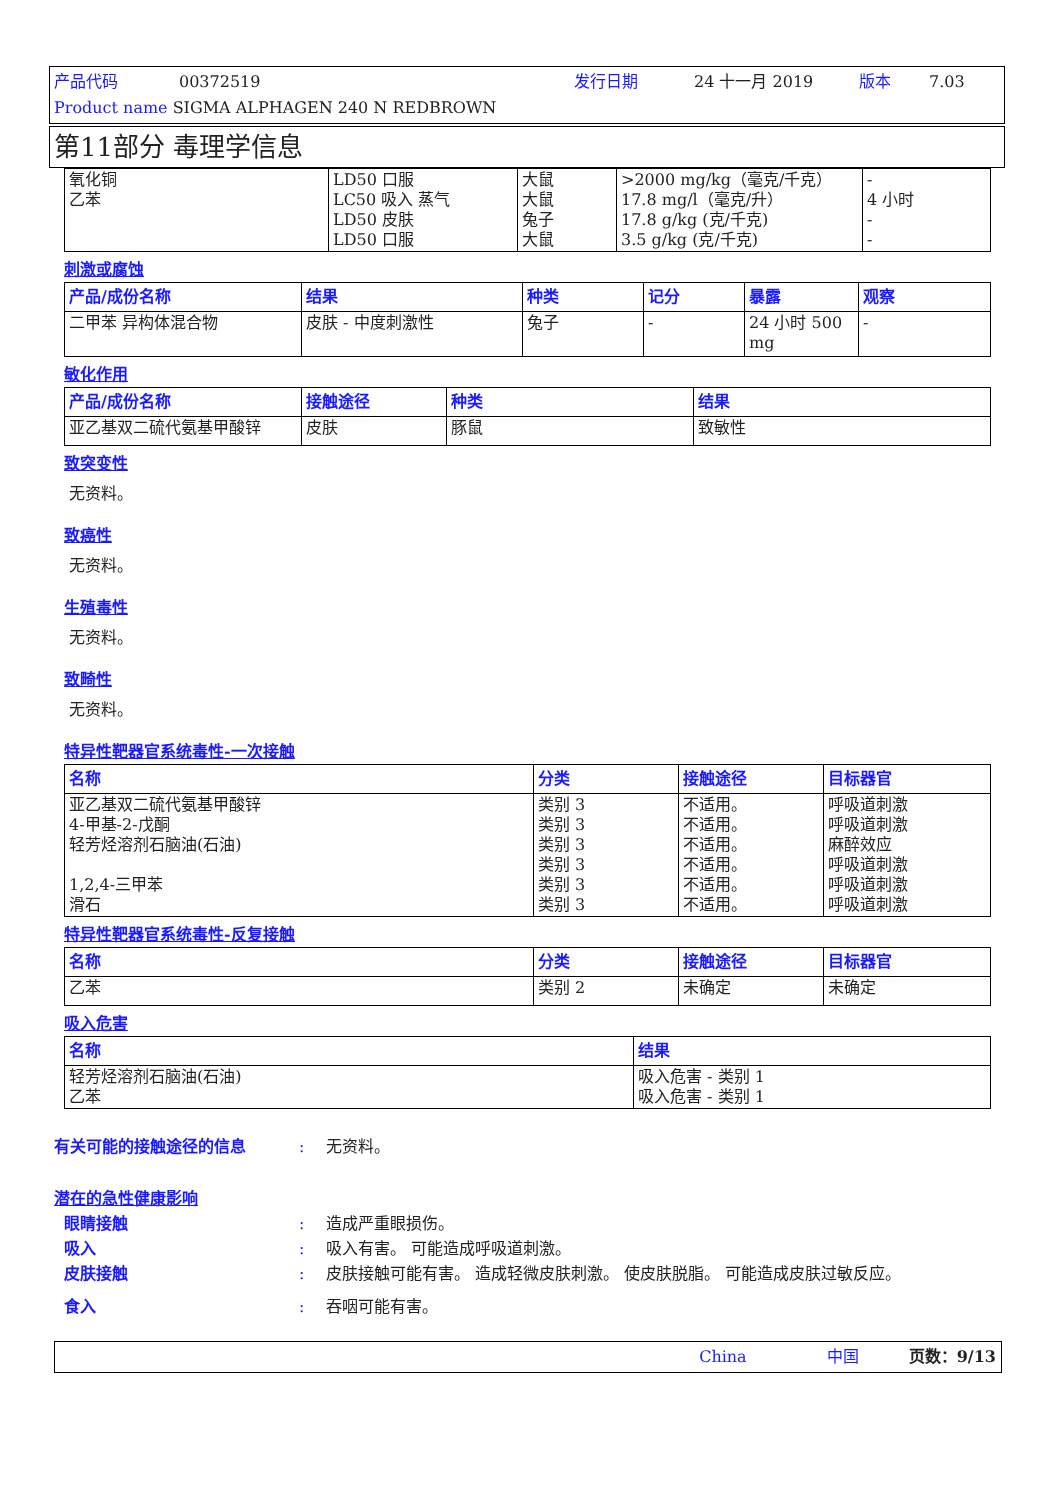产品代码 00372519 发行日期 24 十一月 2019 版本 7.03
Product name SIGMA ALPHAGEN 240 N REDBROWN
第11部分 毒理学信息
| 氧化铜 乙苯 | LD50 口服 LC50 吸入 蒸气 LD50 皮肤 LD50 口服 | 大鼠 大鼠 兔子 大鼠 | >2000 mg/kg（毫克/千克） 17.8 mg/l（毫克/升） 17.8 g/kg (克/千克) 3.5 g/kg (克/千克) | - 4 小时 - - |
刺激或腐蚀
| 产品/成份名称 | 结果 | 种类 | 记分 | 暴露 | 观察 |
| --- | --- | --- | --- | --- | --- |
| 二甲苯 异构体混合物 | 皮肤 - 中度刺激性 | 兔子 | - | 24 小时 500 mg | - |
敏化作用
| 产品/成份名称 | 接触途径 | 种类 | 结果 |
| --- | --- | --- | --- |
| 亚乙基双二硫代氨基甲酸锌 | 皮肤 | 豚鼠 | 致敏性 |
致突变性
无资料。
致癌性
无资料。
生殖毒性
无资料。
致畸性
无资料。
特异性靶器官系统毒性-一次接触
| 名称 | 分类 | 接触途径 | 目标器官 |
| --- | --- | --- | --- |
| 亚乙基双二硫代氨基甲酸锌 4-甲基-2-戊酮 轻芳烃溶剂石脑油(石油) 1,2,4-三甲苯 滑石 | 类别 3 类别 3 类别 3 类别 3 类别 3 类别 3 | 不适用。 不适用。 不适用。 不适用。 不适用。 不适用。 | 呼吸道刺激 呼吸道刺激 麻醉效应 呼吸道刺激 呼吸道刺激 呼吸道刺激 |
特异性靶器官系统毒性-反复接触
| 名称 | 分类 | 接触途径 | 目标器官 |
| --- | --- | --- | --- |
| 乙苯 | 类别 2 | 未确定 | 未确定 |
吸入危害
| 名称 | 结果 |
| --- | --- |
| 轻芳烃溶剂石脑油(石油) 乙苯 | 吸入危害 - 类别 1 吸入危害 - 类别 1 |
有关可能的接触途径的信息: 无资料。
潜在的急性健康影响
眼睛接触: 造成严重眼损伤。
吸入: 吸入有害。 可能造成呼吸道刺激。
皮肤接触: 皮肤接触可能有害。 造成轻微皮肤刺激。 使皮肤脱脂。 可能造成皮肤过敏反应。
食入: 吞咽可能有害。
China 中国 页数：9/13